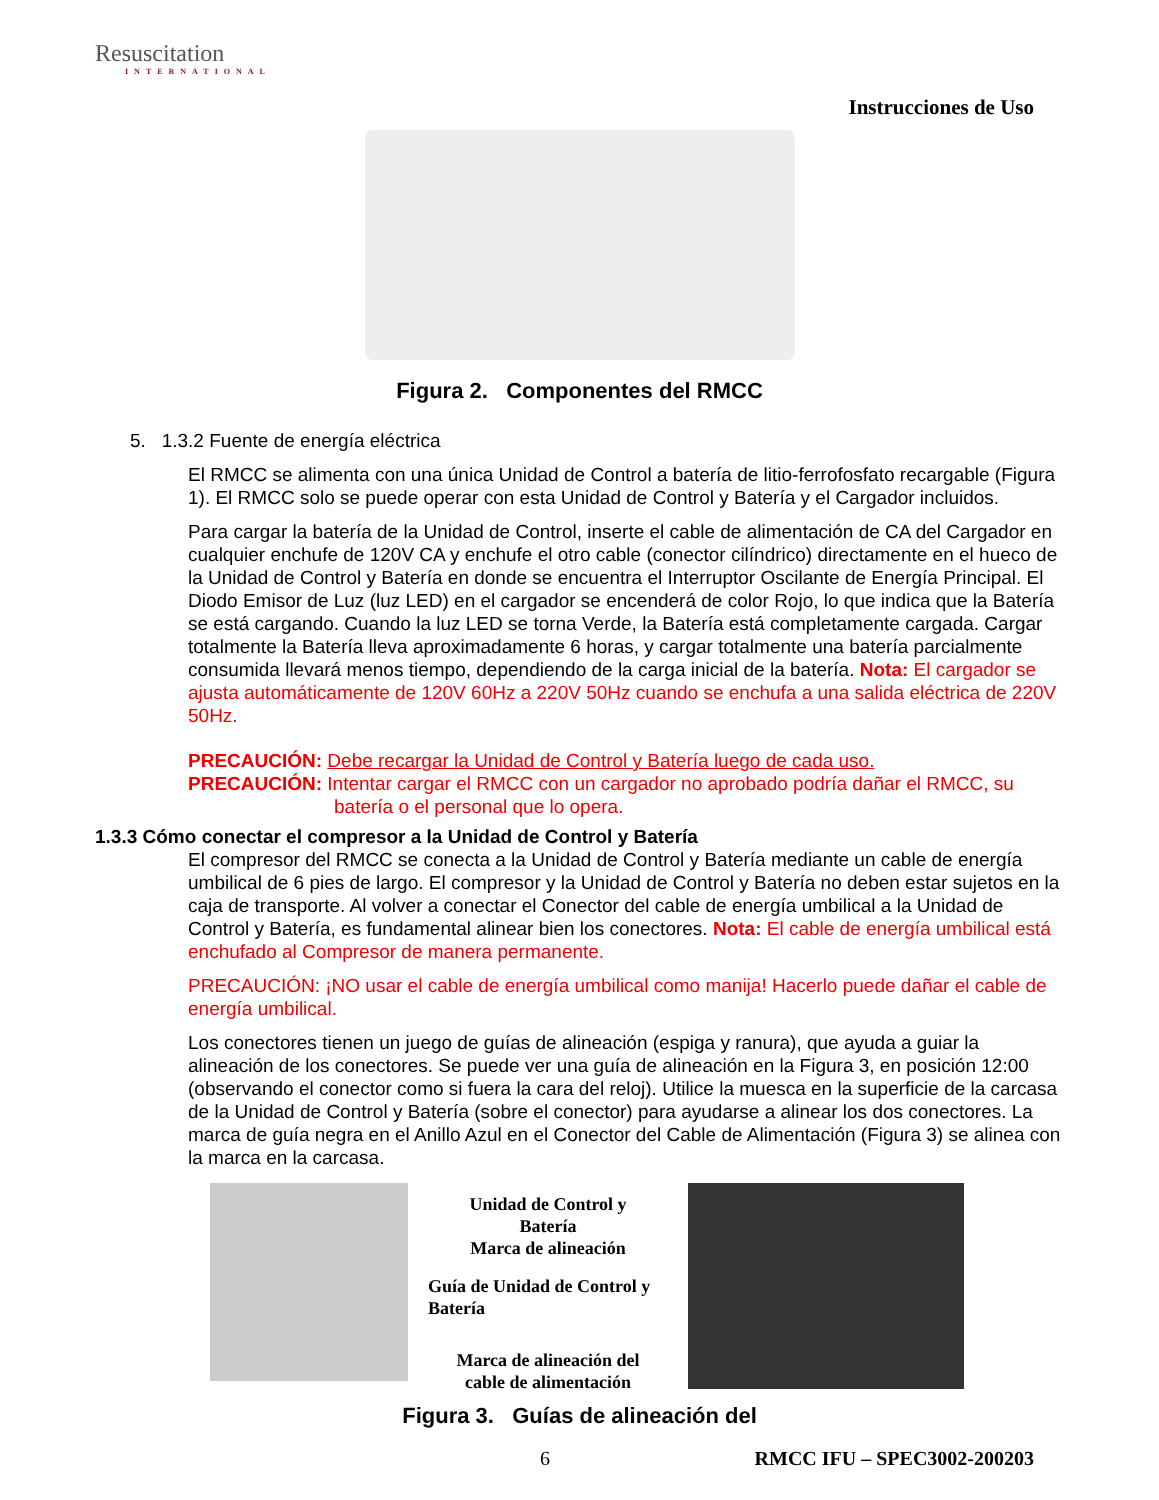Resuscitation
INTERNATIONAL
Instrucciones de Uso
Figura 2. Componentes del RMCC
5. 1.3.2 Fuente de energía eléctrica
El RMCC se alimenta con una única Unidad de Control a batería de litio-ferrofosfato recargable (Figura 1). El RMCC solo se puede operar con esta Unidad de Control y Batería y el Cargador incluidos.
Para cargar la batería de la Unidad de Control, inserte el cable de alimentación de CA del Cargador en cualquier enchufe de 120V CA y enchufe el otro cable (conector cilíndrico) directamente en el hueco de la Unidad de Control y Batería en donde se encuentra el Interruptor Oscilante de Energía Principal. El Diodo Emisor de Luz (luz LED) en el cargador se encenderá de color Rojo, lo que indica que la Batería se está cargando. Cuando la luz LED se torna Verde, la Batería está completamente cargada. Cargar totalmente la Batería lleva aproximadamente 6 horas, y cargar totalmente una batería parcialmente consumida llevará menos tiempo, dependiendo de la carga inicial de la batería. Nota: El cargador se ajusta automáticamente de 120V 60Hz a 220V 50Hz cuando se enchufa a una salida eléctrica de 220V 50Hz.
PRECAUCIÓN: Debe recargar la Unidad de Control y Batería luego de cada uso.
PRECAUCIÓN: Intentar cargar el RMCC con un cargador no aprobado podría dañar el RMCC, su
batería o el personal que lo opera.
1.3.3 Cómo conectar el compresor a la Unidad de Control y Batería
El compresor del RMCC se conecta a la Unidad de Control y Batería mediante un cable de energía umbilical de 6 pies de largo. El compresor y la Unidad de Control y Batería no deben estar sujetos en la caja de transporte. Al volver a conectar el Conector del cable de energía umbilical a la Unidad de Control y Batería, es fundamental alinear bien los conectores. Nota: El cable de energía umbilical está enchufado al Compresor de manera permanente.
PRECAUCIÓN: ¡NO usar el cable de energía umbilical como manija! Hacerlo puede dañar el cable de energía umbilical.
Los conectores tienen un juego de guías de alineación (espiga y ranura), que ayuda a guiar la alineación de los conectores. Se puede ver una guía de alineación en la Figura 3, en posición 12:00 (observando el conector como si fuera la cara del reloj). Utilice la muesca en la superficie de la carcasa de la Unidad de Control y Batería (sobre el conector) para ayudarse a alinear los dos conectores. La marca de guía negra en el Anillo Azul en el Conector del Cable de Alimentación (Figura 3) se alinea con la marca en la carcasa.
Unidad de Control y
Batería
Marca de alineación
Guía de Unidad de Control y Batería
Marca de alineación del
cable de alimentación
Figura 3. Guías de alineación del
6 RMCC IFU – SPEC3002-200203